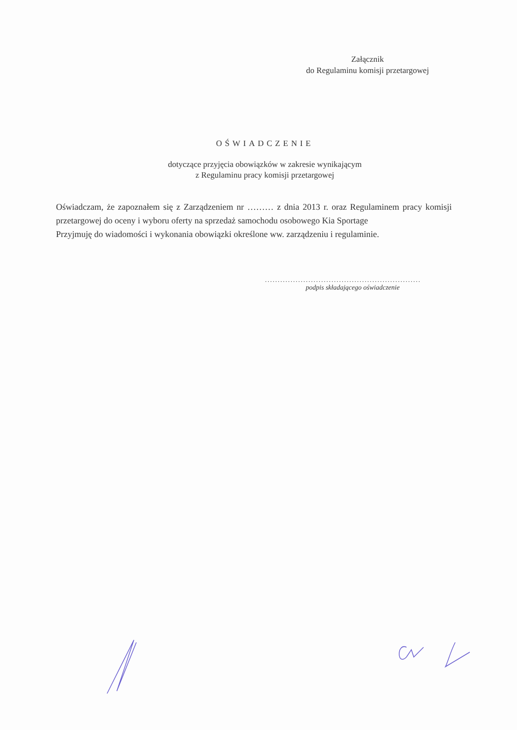Załącznik
do Regulaminu komisji przetargowej
OŚWIADCZENIE
dotyczące przyjęcia obowiązków w zakresie wynikającym
z Regulaminu pracy komisji przetargowej
Oświadczam, że zapoznałem się z Zarządzeniem nr ……… z dnia 2013 r. oraz Regulaminem pracy komisji przetargowej do oceny i wyboru oferty na sprzedaż samochodu osobowego Kia Sportage
Przyjmuję do wiadomości i wykonania obowiązki określone ww. zarządzeniu i regulaminie.
.............................................................
podpis składającego oświadczenie